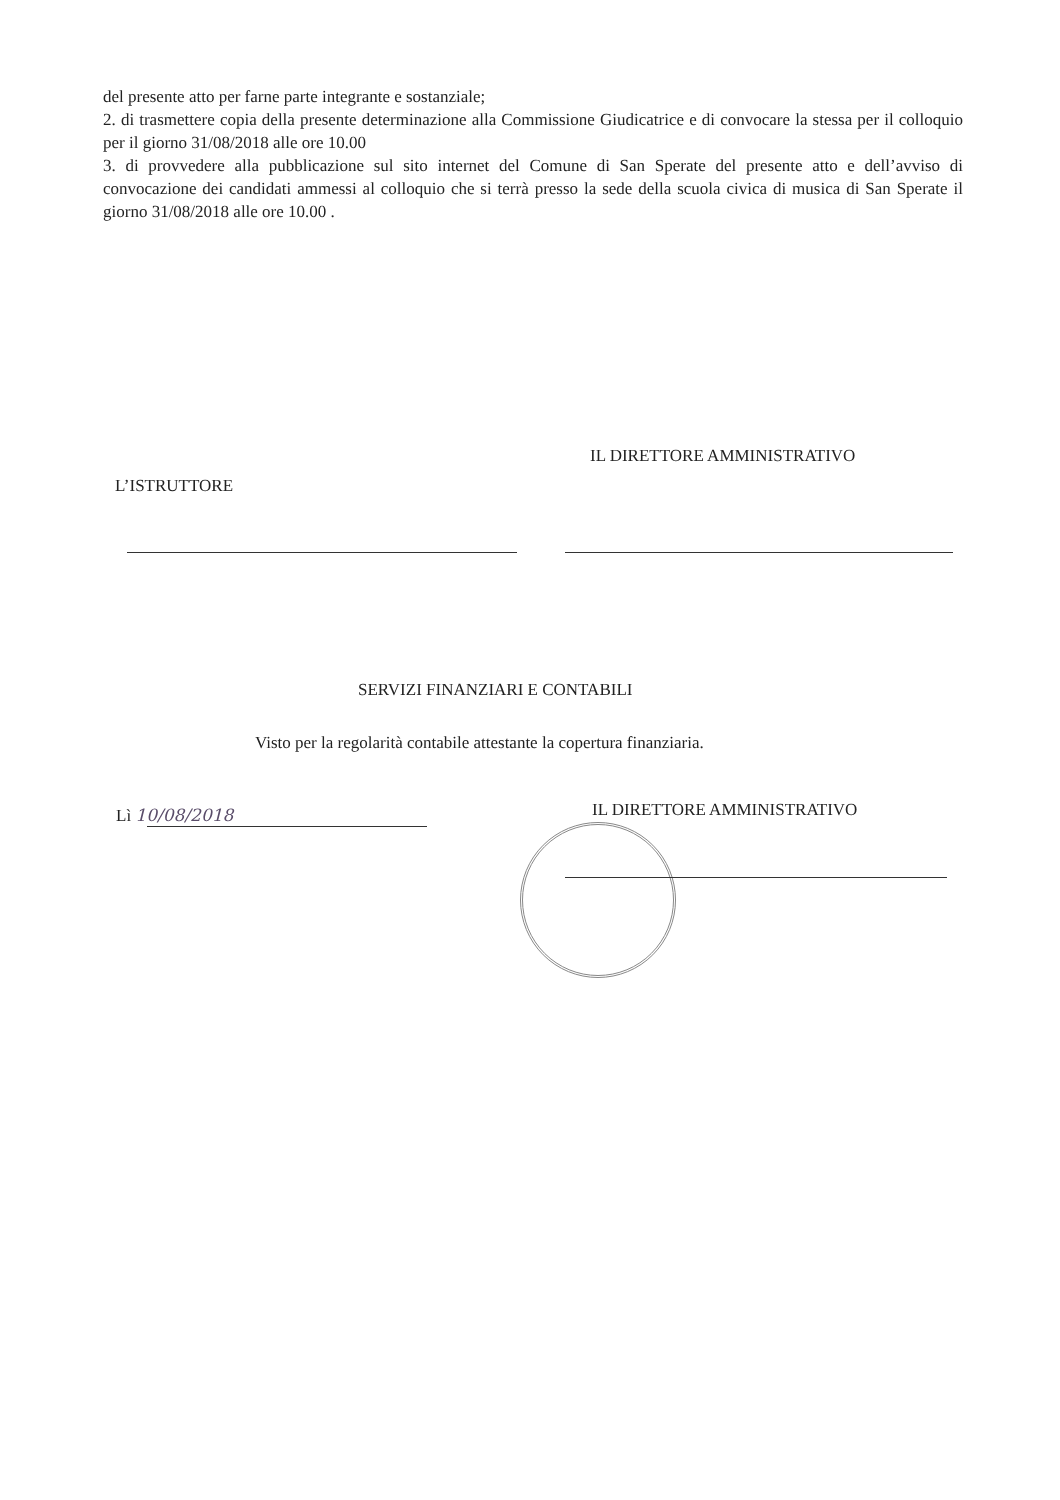del presente atto per farne parte integrante e sostanziale;
2. di trasmettere copia della presente determinazione alla Commissione Giudicatrice e di convocare la stessa per il colloquio per il giorno 31/08/2018 alle ore 10.00
3. di provvedere alla pubblicazione sul sito internet del Comune di San Sperate del presente atto e dell’avviso di convocazione dei candidati ammessi al colloquio che si terrà presso la sede della scuola civica di musica di San Sperate il giorno 31/08/2018 alle ore 10.00 .
IL DIRETTORE AMMINISTRATIVO
L’ISTRUTTORE
SERVIZI FINANZIARI E CONTABILI
Visto per la regolarità contabile attestante la copertura finanziaria.
Lì 10/08/2018 IL DIRETTORE AMMINISTRATIVO